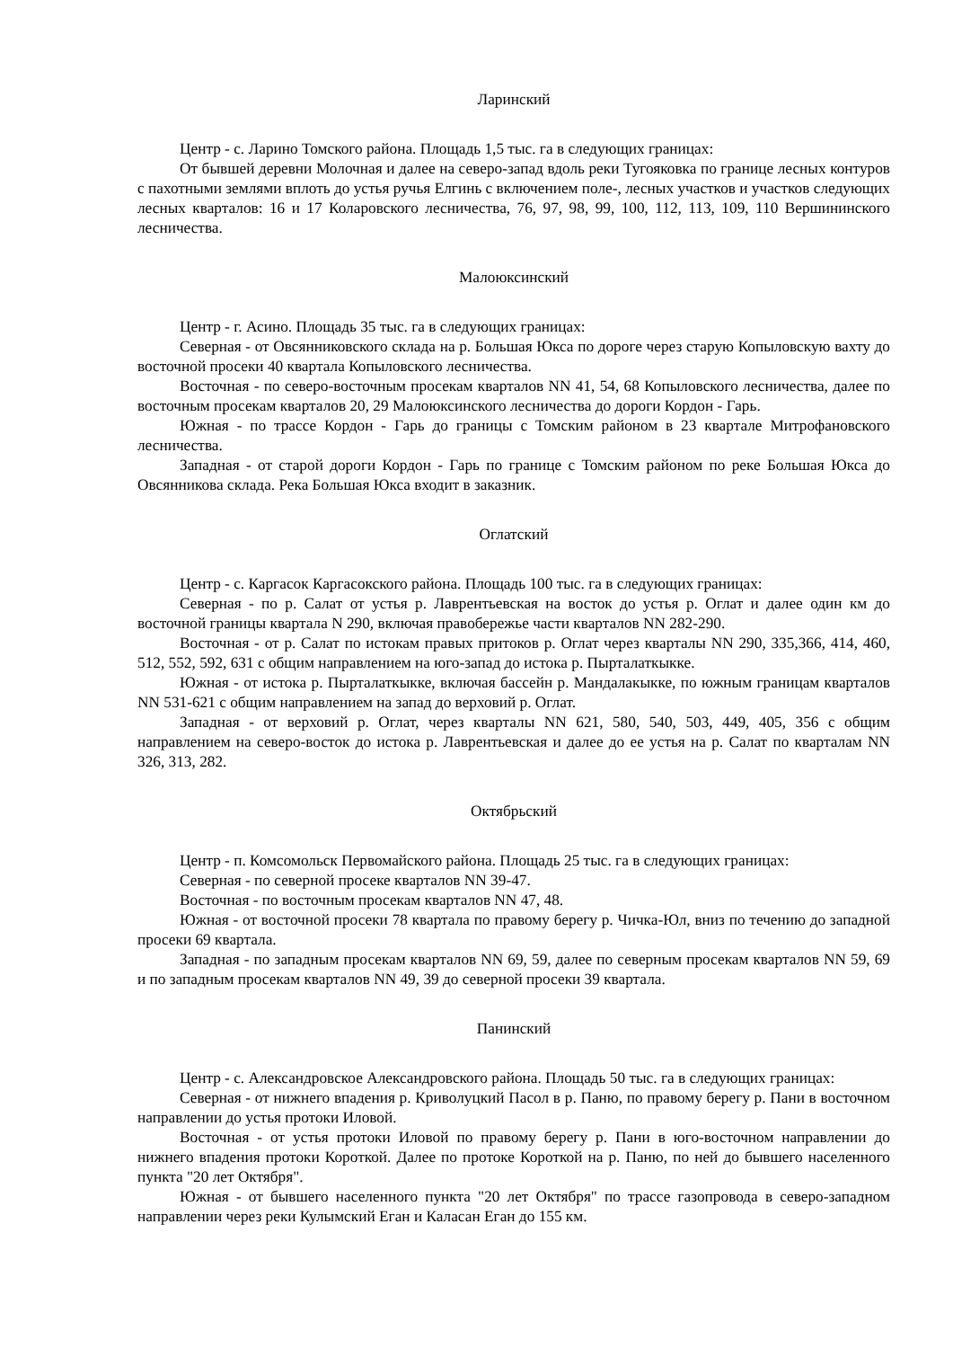Ларинский
Центр - с. Ларино Томского района. Площадь 1,5 тыс. га в следующих границах:
От бывшей деревни Молочная и далее на северо-запад вдоль реки Тугояковка по границе лесных контуров с пахотными землями вплоть до устья ручья Елгинь с включением поле-, лесных участков и участков следующих лесных кварталов: 16 и 17 Коларовского лесничества, 76, 97, 98, 99, 100, 112, 113, 109, 110 Вершининского лесничества.
Малоюксинский
Центр - г. Асино. Площадь 35 тыс. га в следующих границах:
Северная - от Овсянниковского склада на р. Большая Юкса по дороге через старую Копыловскую вахту до восточной просеки 40 квартала Копыловского лесничества.
Восточная - по северо-восточным просекам кварталов NN 41, 54, 68 Копыловского лесничества, далее по восточным просекам кварталов 20, 29 Малоюксинского лесничества до дороги Кордон - Гарь.
Южная - по трассе Кордон - Гарь до границы с Томским районом в 23 квартале Митрофановского лесничества.
Западная - от старой дороги Кордон - Гарь по границе с Томским районом по реке Большая Юкса до Овсянникова склада. Река Большая Юкса входит в заказник.
Оглатский
Центр - с. Каргасок Каргасокского района. Площадь 100 тыс. га в следующих границах:
Северная - по р. Салат от устья р. Лаврентьевская на восток до устья р. Оглат и далее один км до восточной границы квартала N 290, включая правобережье части кварталов NN 282-290.
Восточная - от р. Салат по истокам правых притоков р. Оглат через кварталы NN 290, 335,366, 414, 460, 512, 552, 592, 631 с общим направлением на юго-запад до истока р. Пырталаткыкке.
Южная - от истока р. Пырталаткыкке, включая бассейн р. Мандалакыкке, по южным границам кварталов NN 531-621 с общим направлением на запад до верховий р. Оглат.
Западная - от верховий р. Оглат, через кварталы NN 621, 580, 540, 503, 449, 405, 356 с общим направлением на северо-восток до истока р. Лаврентьевская и далее до ее устья на р. Салат по кварталам NN 326, 313, 282.
Октябрьский
Центр - п. Комсомольск Первомайского района. Площадь 25 тыс. га в следующих границах:
Северная - по северной просеке кварталов NN 39-47.
Восточная - по восточным просекам кварталов NN 47, 48.
Южная - от восточной просеки 78 квартала по правому берегу р. Чичка-Юл, вниз по течению до западной просеки 69 квартала.
Западная - по западным просекам кварталов NN 69, 59, далее по северным просекам кварталов NN 59, 69 и по западным просекам кварталов NN 49, 39 до северной просеки 39 квартала.
Панинский
Центр - с. Александровское Александровского района. Площадь 50 тыс. га в следующих границах:
Северная - от нижнего впадения р. Криволуцкий Пасол в р. Паню, по правому берегу р. Пани в восточном направлении до устья протоки Иловой.
Восточная - от устья протоки Иловой по правому берегу р. Пани в юго-восточном направлении до нижнего впадения протоки Короткой. Далее по протоке Короткой на р. Паню, по ней до бывшего населенного пункта "20 лет Октября".
Южная - от бывшего населенного пункта "20 лет Октября" по трассе газопровода в северо-западном направлении через реки Кулымский Еган и Каласан Еган до 155 км.